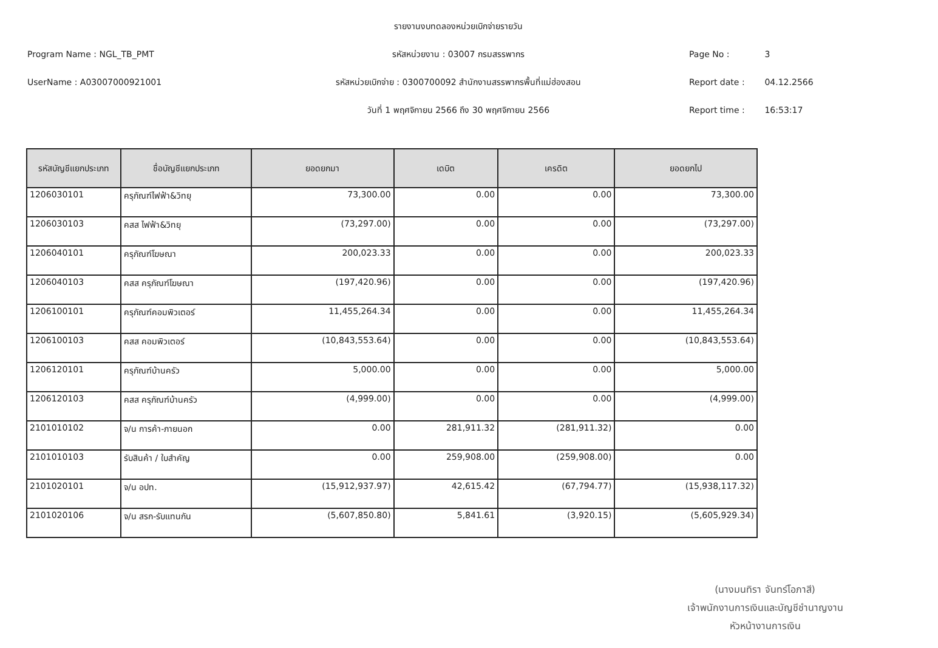รายงานงบทดลองหน่วยเบิกจ่ายรายวัน
Program Name : NGL_TB_PMT
รหัสหน่วยงาน : 03007 กรมสรรพากร
Page No : 3
UserName : A03007000921001
รหัสหน่วยเบิกจ่าย : 0300700092 สำนักงานสรรพากรพื้นที่แม่ฮ่องสอน
Report date : 04.12.2566
วันที่ 1 พฤศจิกายน 2566 ถึง 30 พฤศจิกายน 2566
Report time : 16:53:17
| รหัสบัญชีแยกประเภท | ชื่อบัญชีแยกประเภท | ยอดยกมา | เดบิต | เครดิต | ยอดยกไป |
| --- | --- | --- | --- | --- | --- |
| 1206030101 | ครุภัณฑ์ไฟฟ้า&วิทยุ | 73,300.00 | 0.00 | 0.00 | 73,300.00 |
| 1206030103 | คสส ไฟฟ้า&วิทยุ | (73,297.00) | 0.00 | 0.00 | (73,297.00) |
| 1206040101 | ครุภัณฑ์โฆษณา | 200,023.33 | 0.00 | 0.00 | 200,023.33 |
| 1206040103 | คสส ครุภัณฑ์โฆษณา | (197,420.96) | 0.00 | 0.00 | (197,420.96) |
| 1206100101 | ครุภัณฑ์คอมพิวเตอร์ | 11,455,264.34 | 0.00 | 0.00 | 11,455,264.34 |
| 1206100103 | คสส คอมพิวเตอร์ | (10,843,553.64) | 0.00 | 0.00 | (10,843,553.64) |
| 1206120101 | ครุภัณฑ์บ้านครัว | 5,000.00 | 0.00 | 0.00 | 5,000.00 |
| 1206120103 | คสส ครุภัณฑ์บ้านครัว | (4,999.00) | 0.00 | 0.00 | (4,999.00) |
| 2101010102 | จ/น การค้า-ภายนอก | 0.00 | 281,911.32 | (281,911.32) | 0.00 |
| 2101010103 | รับสินค้า / ใบสำคัญ | 0.00 | 259,908.00 | (259,908.00) | 0.00 |
| 2101020101 | จ/น อปท. | (15,912,937.97) | 42,615.42 | (67,794.77) | (15,938,117.32) |
| 2101020106 | จ/น สรก-รับแทนกัน | (5,607,850.80) | 5,841.61 | (3,920.15) | (5,605,929.34) |
(นางมนทิรา จันทร์โอภาสี)
เจ้าพนักงานการเงินและบัญชีชำนาญงาน
หัวหน้างานการเงิน